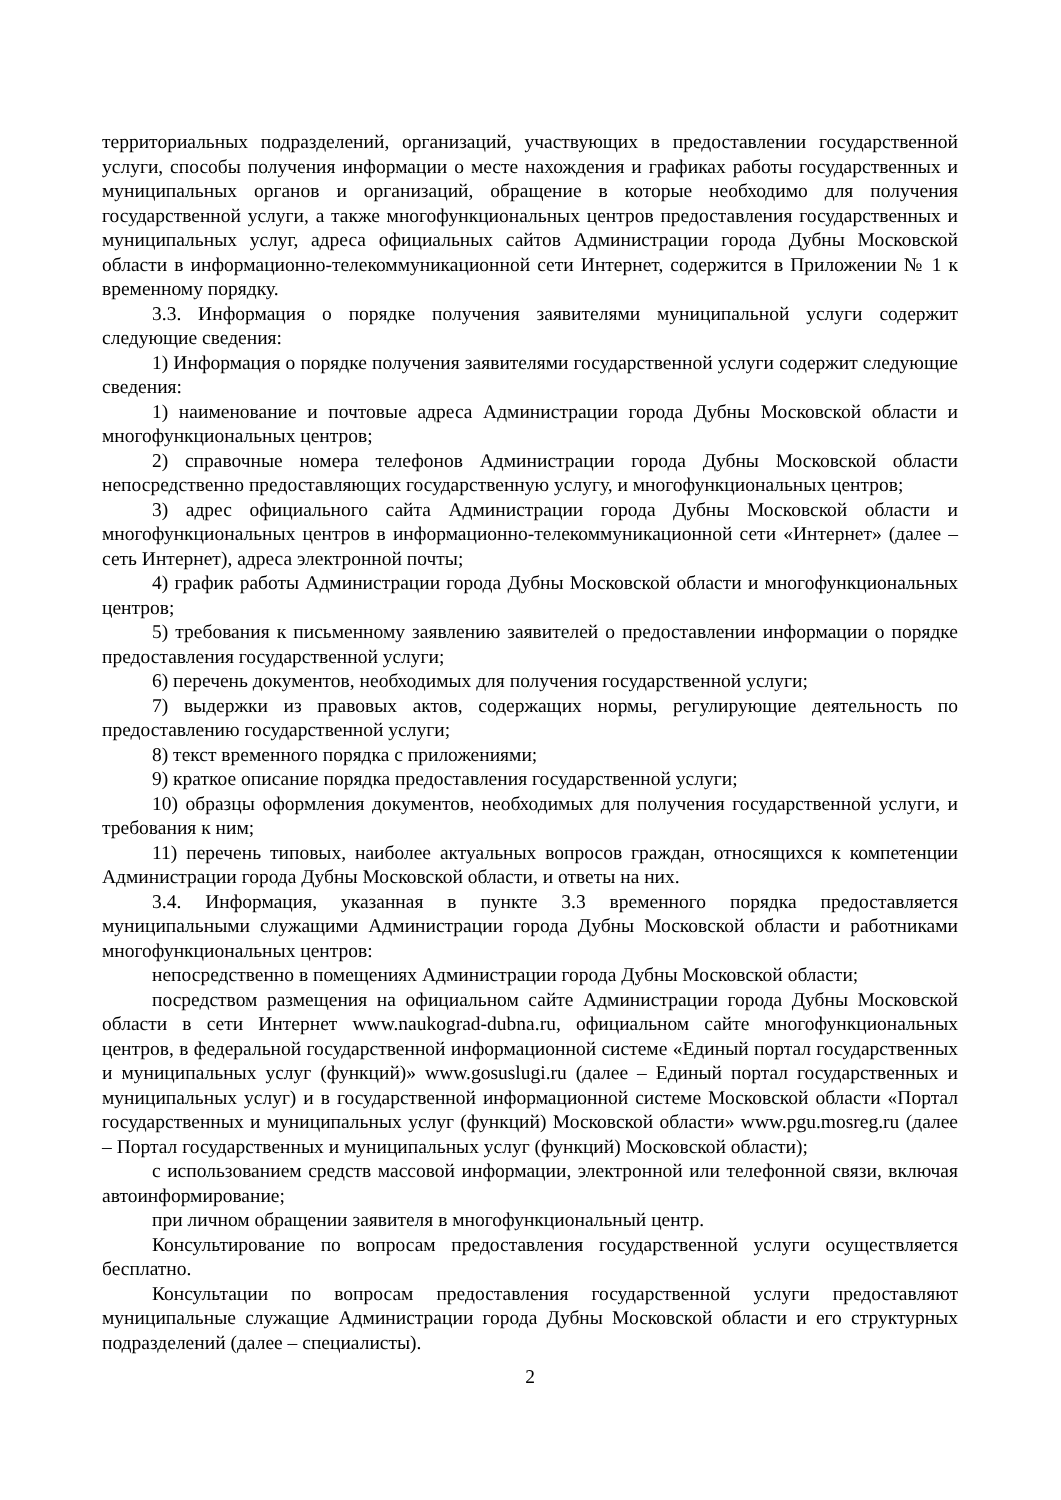территориальных подразделений, организаций, участвующих в предоставлении государственной услуги, способы получения информации о месте нахождения и графиках работы государственных и муниципальных органов и организаций, обращение в которые необходимо для получения государственной услуги, а также многофункциональных центров предоставления государственных и муниципальных услуг, адреса официальных сайтов Администрации города Дубны Московской области в информационно-телекоммуникационной сети Интернет, содержится в Приложении № 1 к временному порядку.
3.3. Информация о порядке получения заявителями муниципальной услуги содержит следующие сведения:
1) Информация о порядке получения заявителями государственной услуги содержит следующие сведения:
1) наименование и почтовые адреса Администрации города Дубны Московской области и многофункциональных центров;
2) справочные номера телефонов Администрации города Дубны Московской области непосредственно предоставляющих государственную услугу, и многофункциональных центров;
3) адрес официального сайта Администрации города Дубны Московской области и многофункциональных центров в информационно-телекоммуникационной сети «Интернет» (далее – сеть Интернет), адреса электронной почты;
4) график работы Администрации города Дубны Московской области и многофункциональных центров;
5) требования к письменному заявлению заявителей о предоставлении информации о порядке предоставления государственной услуги;
6) перечень документов, необходимых для получения государственной услуги;
7) выдержки из правовых актов, содержащих нормы, регулирующие деятельность по предоставлению государственной услуги;
8) текст временного порядка с приложениями;
9) краткое описание порядка предоставления государственной услуги;
10) образцы оформления документов, необходимых для получения государственной услуги, и требования к ним;
11) перечень типовых, наиболее актуальных вопросов граждан, относящихся к компетенции Администрации города Дубны Московской области, и ответы на них.
3.4. Информация, указанная в пункте 3.3 временного порядка предоставляется муниципальными служащими Администрации города Дубны Московской области и работниками многофункциональных центров:
непосредственно в помещениях Администрации города Дубны Московской области;
посредством размещения на официальном сайте Администрации города Дубны Московской области в сети Интернет www.naukograd-dubna.ru, официальном сайте многофункциональных центров, в федеральной государственной информационной системе «Единый портал государственных и муниципальных услуг (функций)» www.gosuslugi.ru (далее – Единый портал государственных и муниципальных услуг) и в государственной информационной системе Московской области «Портал государственных и муниципальных услуг (функций) Московской области» www.pgu.mosreg.ru (далее – Портал государственных и муниципальных услуг (функций) Московской области);
с использованием средств массовой информации, электронной или телефонной связи, включая автоинформирование;
при личном обращении заявителя в многофункциональный центр.
Консультирование по вопросам предоставления государственной услуги осуществляется бесплатно.
Консультации по вопросам предоставления государственной услуги предоставляют муниципальные служащие Администрации города Дубны Московской области и его структурных подразделений (далее – специалисты).
2